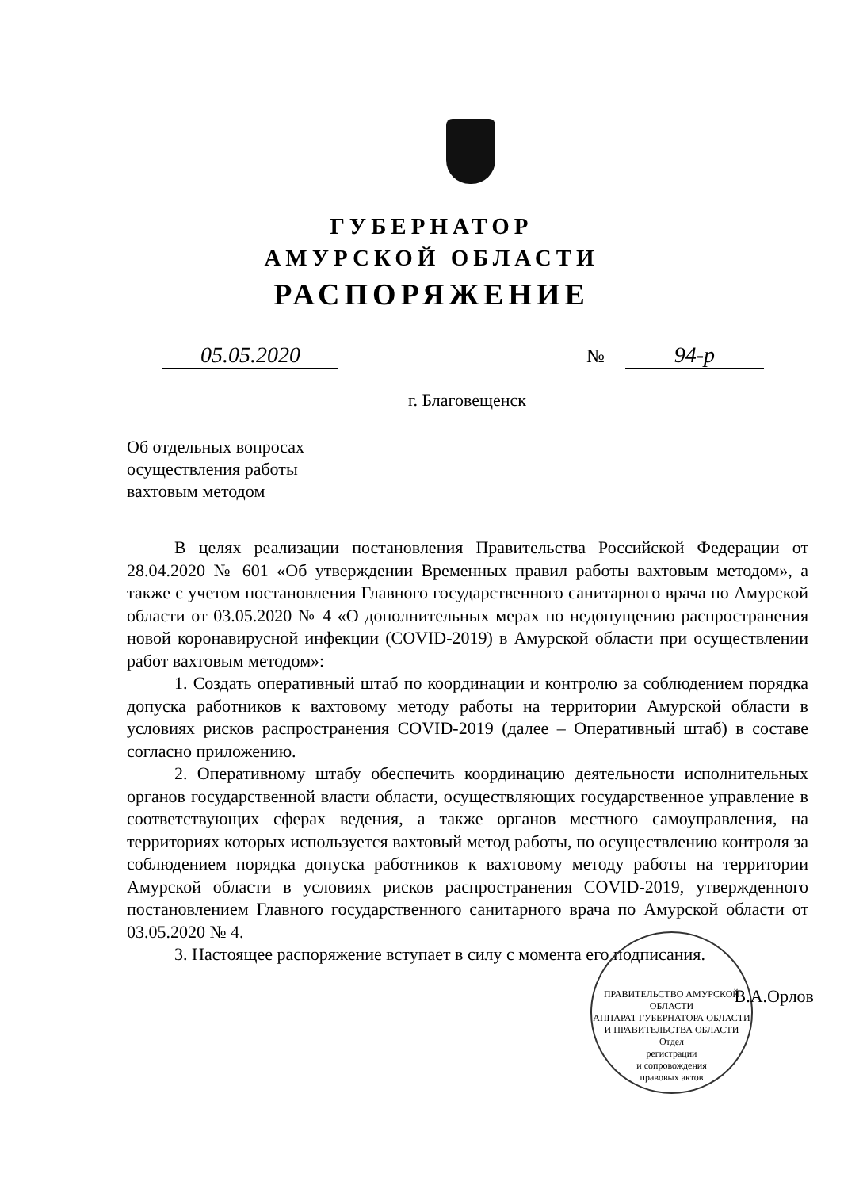ГУБЕРНАТОР
АМУРСКОЙ ОБЛАСТИ
РАСПОРЯЖЕНИЕ
05.05.2020 № 94-р
г. Благовещенск
Об отдельных вопросах
осуществления работы
вахтовым методом
В целях реализации постановления Правительства Российской Федерации от 28.04.2020 № 601 «Об утверждении Временных правил работы вахтовым методом», а также с учетом постановления Главного государственного санитарного врача по Амурской области от 03.05.2020 № 4 «О дополнительных мерах по недопущению распространения новой коронавирусной инфекции (COVID-2019) в Амурской области при осуществлении работ вахтовым методом»:
1. Создать оперативный штаб по координации и контролю за соблюдением порядка допуска работников к вахтовому методу работы на территории Амурской области в условиях рисков распространения COVID-2019 (далее – Оперативный штаб) в составе согласно приложению.
2. Оперативному штабу обеспечить координацию деятельности исполнительных органов государственной власти области, осуществляющих государственное управление в соответствующих сферах ведения, а также органов местного самоуправления, на территориях которых используется вахтовый метод работы, по осуществлению контроля за соблюдением порядка допуска работников к вахтовому методу работы на территории Амурской области в условиях рисков распространения COVID-2019, утвержденного постановлением Главного государственного санитарного врача по Амурской области от 03.05.2020 № 4.
3. Настоящее распоряжение вступает в силу с момента его подписания.
ПРАВИТЕЛЬСТВО АМУРСКОЙ ОБЛАСТИ
АППАРАТ ГУБЕРНАТОРА ОБЛАСТИ И ПРАВИТЕЛЬСТВА ОБЛАСТИ
Отдел
регистрации
и сопровождения
правовых актов
В.А.Орлов